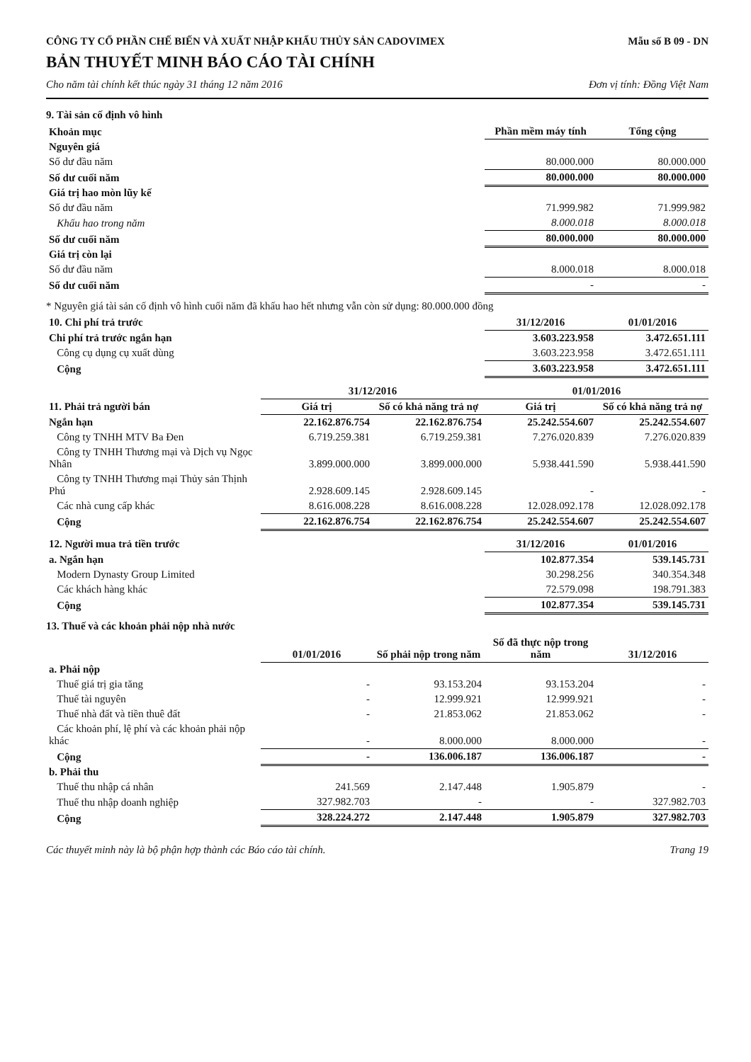CÔNG TY CỔ PHẦN CHẾ BIẾN VÀ XUẤT NHẬP KHẨU THỦY SẢN CADOVIMEX Mẫu số B 09 - DN
BẢN THUYẾT MINH BÁO CÁO TÀI CHÍNH
Cho năm tài chính kết thúc ngày 31 tháng 12 năm 2016 Đơn vị tính: Đồng Việt Nam
9. Tài sản cố định vô hình
| Khoản mục | Phần mềm máy tính | Tổng cộng |
| --- | --- | --- |
| Nguyên giá | | |
| Số dư đầu năm | 80.000.000 | 80.000.000 |
| Số dư cuối năm | 80.000.000 | 80.000.000 |
| Giá trị hao mòn lũy kế | | |
| Số dư đầu năm | 71.999.982 | 71.999.982 |
| Khấu hao trong năm | 8.000.018 | 8.000.018 |
| Số dư cuối năm | 80.000.000 | 80.000.000 |
| Giá trị còn lại | | |
| Số dư đầu năm | 8.000.018 | 8.000.018 |
| Số dư cuối năm | - | - |
* Nguyên giá tài sản cố định vô hình cuối năm đã khấu hao hết nhưng vẫn còn sử dụng: 80.000.000 đồng
| 10. Chi phí trả trước | 31/12/2016 | 01/01/2016 |
| --- | --- | --- |
| Chi phí trả trước ngắn hạn | 3.603.223.958 | 3.472.651.111 |
| Công cụ dụng cụ xuất dùng | 3.603.223.958 | 3.472.651.111 |
| Cộng | 3.603.223.958 | 3.472.651.111 |
| 11. Phải trả người bán | 31/12/2016 | | 01/01/2016 | |
| --- | --- | --- | --- | --- |
| | Giá trị | Số có khả năng trả nợ | Giá trị | Số có khả năng trả nợ |
| Ngắn hạn | 22.162.876.754 | 22.162.876.754 | 25.242.554.607 | 25.242.554.607 |
| Công ty TNHH MTV Ba Đen | 6.719.259.381 | 6.719.259.381 | 7.276.020.839 | 7.276.020.839 |
| Công ty TNHH Thương mại và Dịch vụ Ngọc Nhân | 3.899.000.000 | 3.899.000.000 | 5.938.441.590 | 5.938.441.590 |
| Công ty TNHH Thương mại Thủy sản Thịnh Phú | 2.928.609.145 | 2.928.609.145 | - | - |
| Các nhà cung cấp khác | 8.616.008.228 | 8.616.008.228 | 12.028.092.178 | 12.028.092.178 |
| Cộng | 22.162.876.754 | 22.162.876.754 | 25.242.554.607 | 25.242.554.607 |
| 12. Người mua trả tiền trước | 31/12/2016 | 01/01/2016 |
| --- | --- | --- |
| a. Ngắn hạn | 102.877.354 | 539.145.731 |
| Modern Dynasty Group Limited | 30.298.256 | 340.354.348 |
| Các khách hàng khác | 72.579.098 | 198.791.383 |
| Cộng | 102.877.354 | 539.145.731 |
13. Thuế và các khoản phải nộp nhà nước
| | 01/01/2016 | Số phải nộp trong năm | Số đã thực nộp trong năm | 31/12/2016 |
| --- | --- | --- | --- | --- |
| a. Phải nộp | | | | |
| Thuế giá trị gia tăng | - | 93.153.204 | 93.153.204 | - |
| Thuế tài nguyên | - | 12.999.921 | 12.999.921 | - |
| Thuế nhà đất và tiền thuê đất | - | 21.853.062 | 21.853.062 | - |
| Các khoản phí, lệ phí và các khoản phải nộp khác | - | 8.000.000 | 8.000.000 | - |
| Cộng | - | 136.006.187 | 136.006.187 | - |
| b. Phải thu | | | | |
| Thuế thu nhập cá nhân | 241.569 | 2.147.448 | 1.905.879 | - |
| Thuế thu nhập doanh nghiệp | 327.982.703 | - | - | 327.982.703 |
| Cộng | 328.224.272 | 2.147.448 | 1.905.879 | 327.982.703 |
Các thuyết minh này là bộ phận hợp thành các Báo cáo tài chính. Trang 19